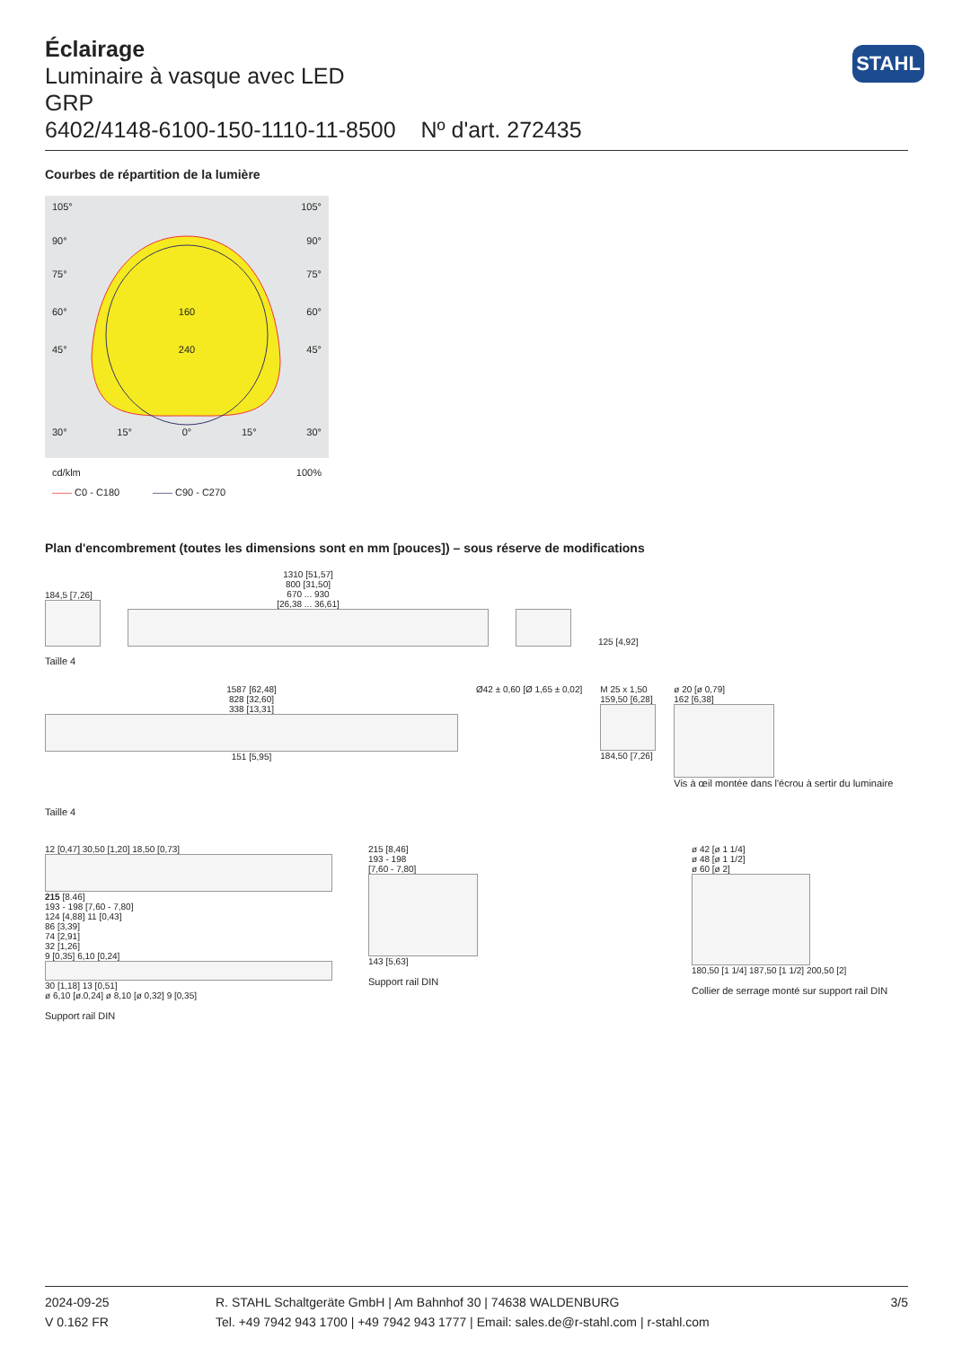STAHL
Éclairage
Luminaire à vasque avec LED
GRP
6402/4148-6100-150-1110-11-8500 Nº d'art. 272435
Courbes de répartition de la lumière
105° 105°
90° 90°
75° 75°
60° 160 60°
45° 240 45°
30° 15° 0° 15° 30°
cd/klm 100%
—— C0 - C180 —— C90 - C270
Plan d'encombrement (toutes les dimensions sont en mm [pouces]) – sous réserve de modifications
184,5 [7,26]
1310 [51,57]
800 [31,50]
670 ... 930
[26,38 ... 36,61]
125 [4,92]
Taille 4
1587 [62,48]
828 [32,60]
338 [13,31]
151 [5,95]
Ø42 ± 0,60 [Ø 1,65 ± 0,02] M 25 x 1,50
159,50 [6,28]
184,50 [7,26]
ø 20 [ø 0,79]
162 [6,38]
Vis à œil montée dans l'écrou à sertir du luminaire
Taille 4
12 [0,47] 30,50 [1,20] 18,50 [0,73]
215 [8.46]
193 - 198 [7,60 - 7,80]
124 [4,88] 11 [0,43]
86 [3,39]
74 [2,91]
32 [1,26]
9 [0,35] 6,10 [0,24]
30 [1,18] 13 [0,51]
ø 6,10 [ø.0,24] ø 8,10 [ø 0,32] 9 [0,35]
Support rail DIN
215 [8,46]
193 - 198
[7,60 - 7,80]
143 [5,63]
Support rail DIN
ø 42 [ø 1 1/4]
ø 48 [ø 1 1/2]
ø 60 [ø 2]
180,50 [1 1/4] 187,50 [1 1/2] 200,50 [2]
Collier de serrage monté sur support rail DIN
2024-09-25
V 0.162 FR
R. STAHL Schaltgeräte GmbH | Am Bahnhof 30 | 74638 WALDENBURG
Tel. +49 7942 943 1700 | +49 7942 943 1777 | Email: sales.de@r-stahl.com | r-stahl.com
3/5